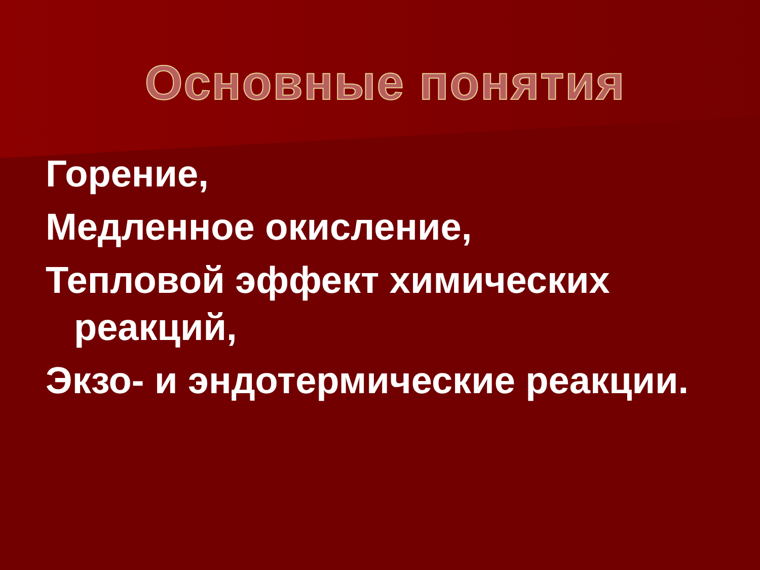Основные понятия
Горение,
Медленное окисление,
Тепловой эффект химических
реакций,
Экзо- и эндотермические реакции.